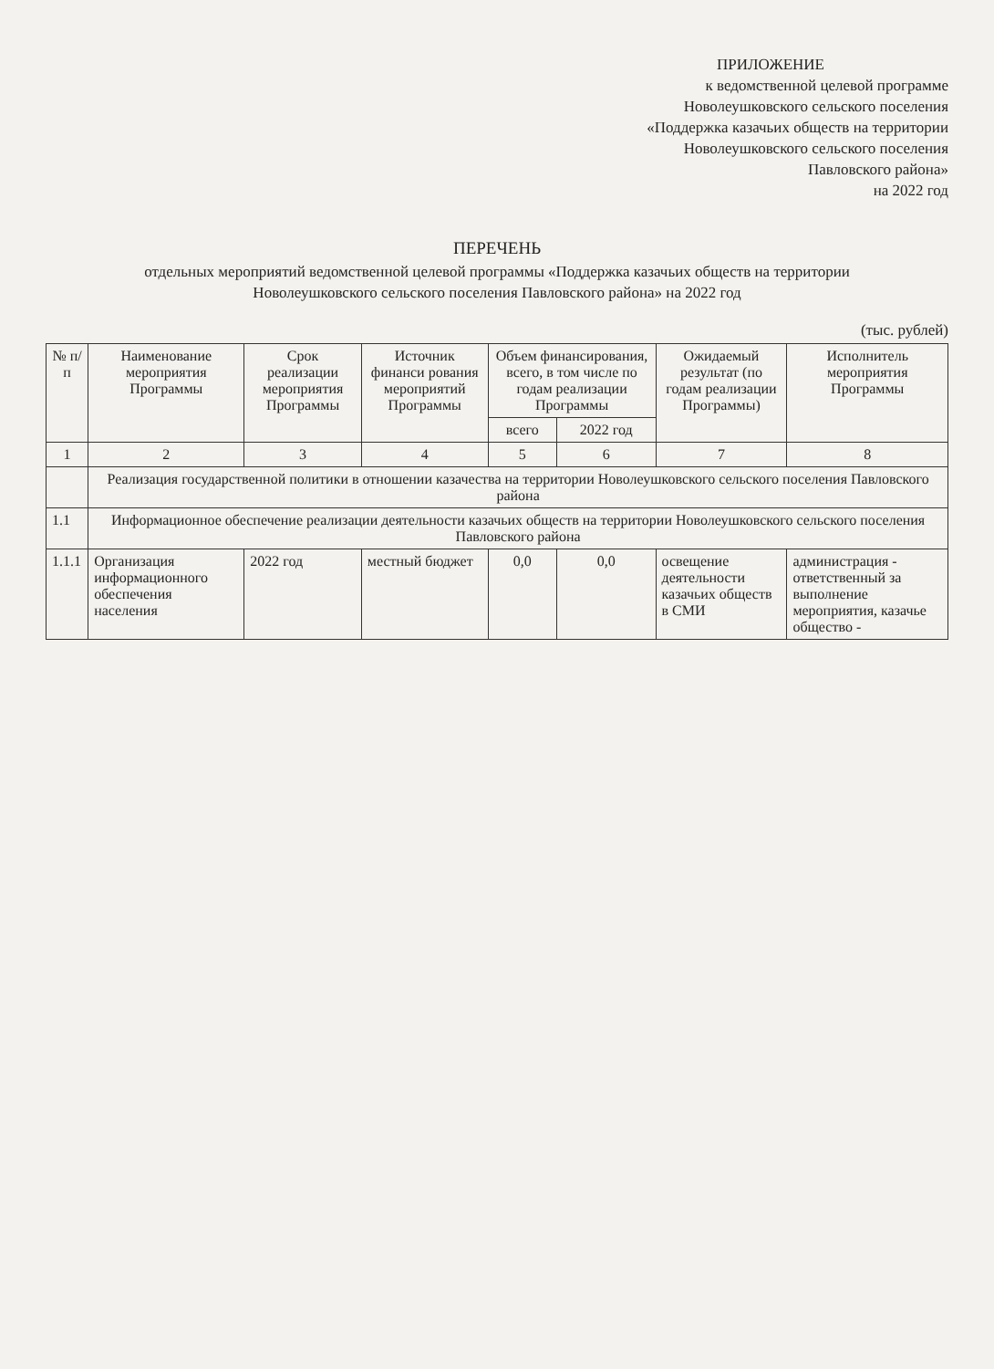ПРИЛОЖЕНИЕ
к ведомственной целевой программе
Новолеушковского сельского поселения
«Поддержка казачьих обществ на территории
Новолеушковского сельского поселения
Павловского района»
на 2022 год
ПЕРЕЧЕНЬ
отдельных мероприятий ведомственной целевой программы «Поддержка казачьих обществ на территории
Новолеушковского сельского поселения Павловского района» на 2022 год
(тыс. рублей)
| № п/п | Наименование мероприятия Программы | Срок реализации мероприятия Программы | Источник финанси рования мероприятий Программы | Объем финансирования, всего, в том числе по годам реализации Программы | | Ожидаемый результат (по годам реализации Программы) | Исполнитель мероприятия Программы |
| --- | --- | --- | --- | --- | --- | --- | --- |
| | | | | всего | 2022 год | | |
| 1 | 2 | 3 | 4 | 5 | 6 | 7 | 8 |
| | Реализация государственной политики в отношении казачества на территории Новолеушковского сельского поселения Павловского района | | | | | | |
| 1.1 | Информационное обеспечение реализации деятельности казачьих обществ на территории Новолеушковского сельского поселения Павловского района | | | | | | |
| 1.1.1 | Организация информационного обеспечения населения | 2022 год | местный бюджет | 0,0 | 0,0 | освещение деятельности казачьих обществ в СМИ | администрация - ответственный за выполнение мероприятия, казачье общество - |